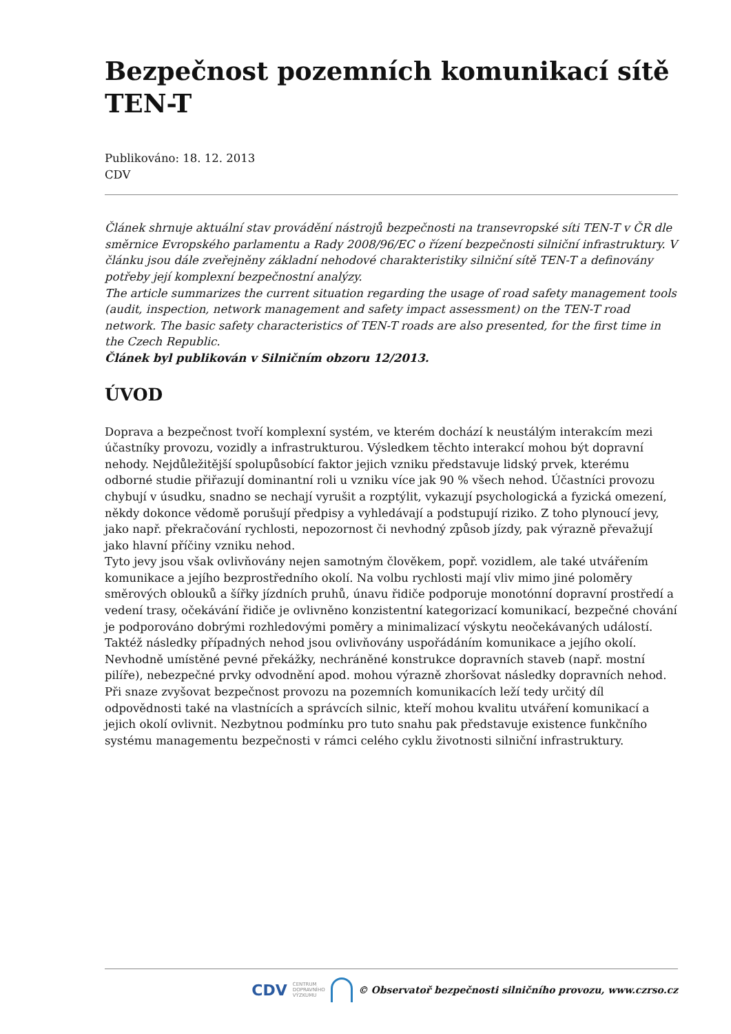Bezpečnost pozemních komunikací sítě TEN-T
Publikováno: 18. 12. 2013
CDV
Článek shrnuje aktuální stav provádění nástrojů bezpečnosti na transevropské síti TEN-T v ČR dle směrnice Evropského parlamentu a Rady 2008/96/EC o řízení bezpečnosti silniční infrastruktury. V článku jsou dále zveřejněny základní nehodové charakteristiky silniční sítě TEN-T a definovány potřeby její komplexní bezpečnostní analýzy.
The article summarizes the current situation regarding the usage of road safety management tools (audit, inspection, network management and safety impact assessment) on the TEN-T road network. The basic safety characteristics of TEN-T roads are also presented, for the first time in the Czech Republic.
Článek byl publikován v Silničním obzoru 12/2013.
ÚVOD
Doprava a bezpečnost tvoří komplexní systém, ve kterém dochází k neustálým interakcím mezi účastníky provozu, vozidly a infrastrukturou. Výsledkem těchto interakcí mohou být dopravní nehody. Nejdůležitější spolupůsobící faktor jejich vzniku představuje lidský prvek, kterému odborné studie přiřazují dominantní roli u vzniku více jak 90 % všech nehod. Účastníci provozu chybují v úsudku, snadno se nechají vyrušit a rozptýlit, vykazují psychologická a fyzická omezení, někdy dokonce vědomě porušují předpisy a vyhledávají a podstupují riziko. Z toho plynoucí jevy, jako např. překračování rychlosti, nepozornost či nevhodný způsob jízdy, pak výrazně převažují jako hlavní příčiny vzniku nehod.
Tyto jevy jsou však ovlivňovány nejen samotným člověkem, popř. vozidlem, ale také utvářením komunikace a jejího bezprostředního okolí. Na volbu rychlosti mají vliv mimo jiné poloměry směrových oblouků a šířky jízdních pruhů, únavu řidiče podporuje monotónní dopravní prostředí a vedení trasy, očekávání řidiče je ovlivněno konzistentní kategorizací komunikací, bezpečné chování je podporováno dobrými rozhledovými poměry a minimalizací výskytu neočekávaných událostí. Taktéž následky případných nehod jsou ovlivňovány uspořádáním komunikace a jejího okolí. Nevhodně umístěné pevné překážky, nechráněné konstrukce dopravních staveb (např. mostní pilíře), nebezpečné prvky odvodnění apod. mohou výrazně zhoršovat následky dopravních nehod.
Při snaze zvyšovat bezpečnost provozu na pozemních komunikacích leží tedy určitý díl odpovědnosti také na vlastnících a správcích silnic, kteří mohou kvalitu utváření komunikací a jejich okolí ovlivnit. Nezbytnou podmínku pro tuto snahu pak představuje existence funkčního systému managementu bezpečnosti v rámci celého cyklu životnosti silniční infrastruktury.
CDV CENTRUM
DOPRAVNÍHO
VÝZKUMU © Observatoř bezpečnosti silničního provozu, www.czrso.cz